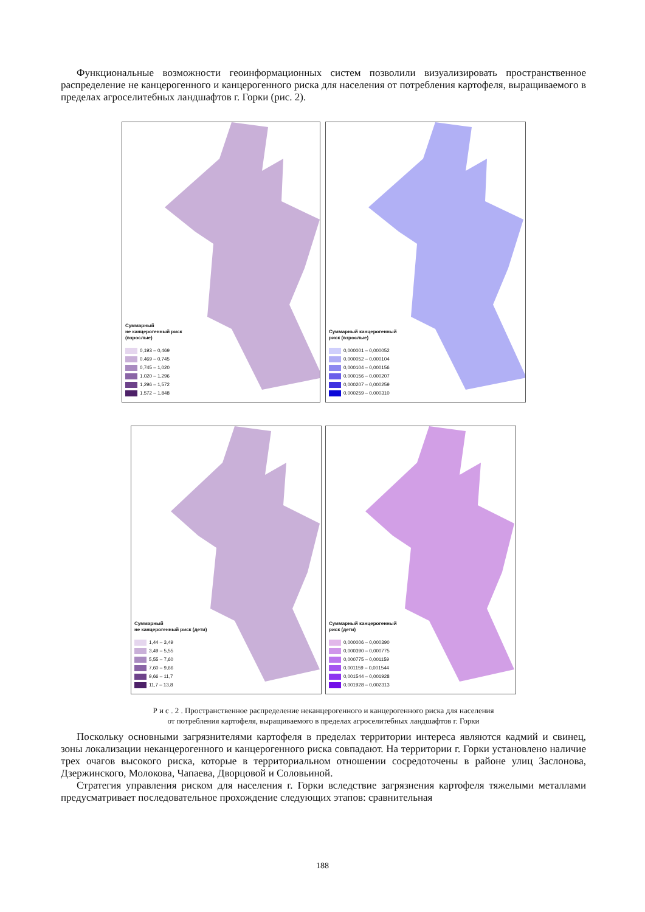Функциональные возможности геоинформационных систем позволили визуализировать пространственное распределение не канцерогенного и канцерогенного риска для населения от потребления картофеля, выращиваемого в пределах агроселитебных ландшафтов г. Горки (рис. 2).
Суммарный
не канцерогенный риск
(взрослые)
0,193 – 0,469
0,469 – 0,745
0,745 – 1,020
1,020 – 1,296
1,296 – 1,572
1,572 – 1,848
Суммарный канцерогенный
риск (взрослые)
0,000001 – 0,000052
0,000052 – 0,000104
0,000104 – 0,000156
0,000156 – 0,000207
0,000207 – 0,000259
0,000259 – 0,000310
Суммарный
не канцерогенный риск (дети)
1,44 – 3,49
3,49 – 5,55
5,55 – 7,60
7,60 – 9,66
9,66 – 11,7
11,7 – 13,8
Суммарный канцерогенный
риск (дети)
0,000006 – 0,000390
0,000390 – 0,000775
0,000775 – 0,001159
0,001159 – 0,001544
0,001544 – 0,001928
0,001928 – 0,002313
Р и с . 2 . Пространственное распределение неканцерогенного и канцерогенного риска для населения
от потребления картофеля, выращиваемого в пределах агроселитебных ландшафтов г. Горки
Поскольку основными загрязнителями картофеля в пределах территории интереса являются кадмий и свинец, зоны локализации неканцерогенного и канцерогенного риска совпадают. На территории г. Горки установлено наличие трех очагов высокого риска, которые в территориальном отношении сосредоточены в районе улиц Заслонова, Дзержинского, Молокова, Чапаева, Дворцовой и Соловьиной.
Стратегия управления риском для населения г. Горки вследствие загрязнения картофеля тяжелыми металлами предусматривает последовательное прохождение следующих этапов: сравнительная
188